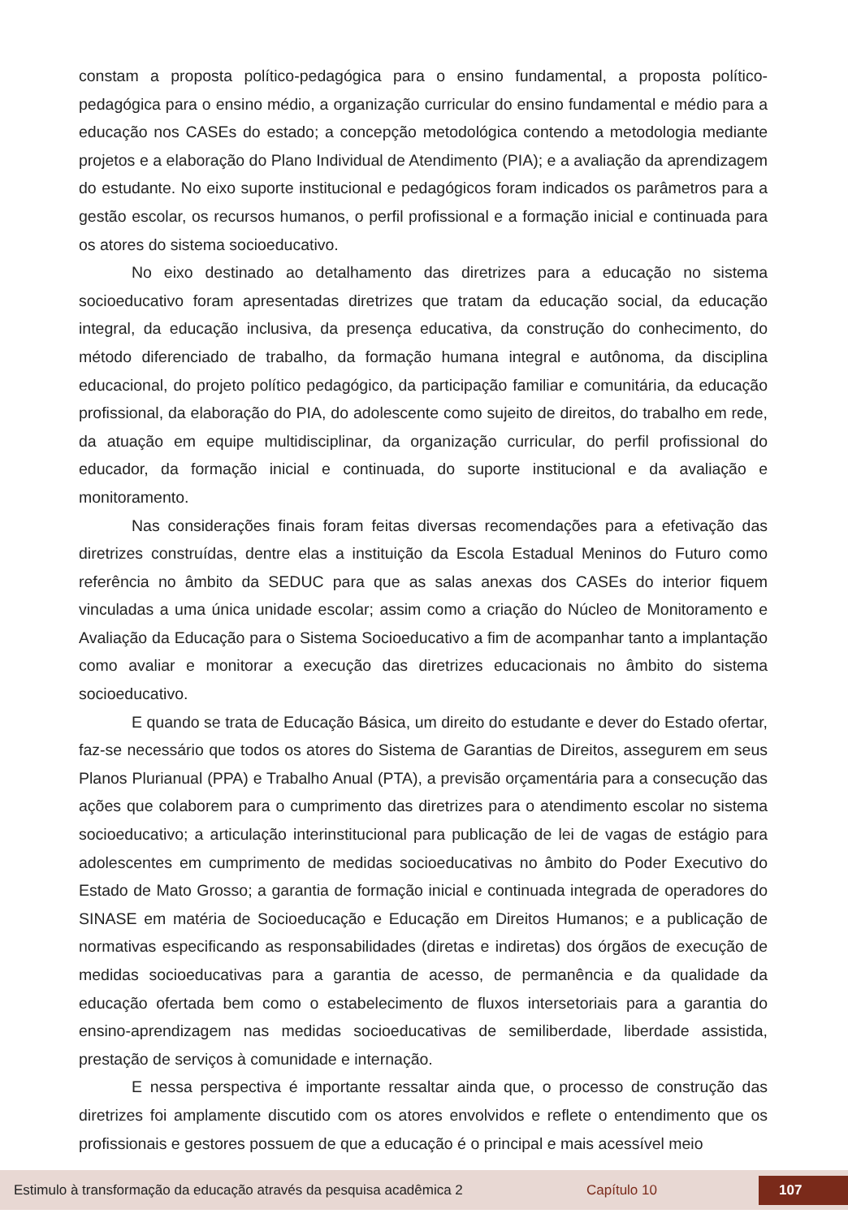constam a proposta político-pedagógica para o ensino fundamental, a proposta político-pedagógica para o ensino médio, a organização curricular do ensino fundamental e médio para a educação nos CASEs do estado; a concepção metodológica contendo a metodologia mediante projetos e a elaboração do Plano Individual de Atendimento (PIA); e a avaliação da aprendizagem do estudante. No eixo suporte institucional e pedagógicos foram indicados os parâmetros para a gestão escolar, os recursos humanos, o perfil profissional e a formação inicial e continuada para os atores do sistema socioeducativo.
No eixo destinado ao detalhamento das diretrizes para a educação no sistema socioeducativo foram apresentadas diretrizes que tratam da educação social, da educação integral, da educação inclusiva, da presença educativa, da construção do conhecimento, do método diferenciado de trabalho, da formação humana integral e autônoma, da disciplina educacional, do projeto político pedagógico, da participação familiar e comunitária, da educação profissional, da elaboração do PIA, do adolescente como sujeito de direitos, do trabalho em rede, da atuação em equipe multidisciplinar, da organização curricular, do perfil profissional do educador, da formação inicial e continuada, do suporte institucional e da avaliação e monitoramento.
Nas considerações finais foram feitas diversas recomendações para a efetivação das diretrizes construídas, dentre elas a instituição da Escola Estadual Meninos do Futuro como referência no âmbito da SEDUC para que as salas anexas dos CASEs do interior fiquem vinculadas a uma única unidade escolar; assim como a criação do Núcleo de Monitoramento e Avaliação da Educação para o Sistema Socioeducativo a fim de acompanhar tanto a implantação como avaliar e monitorar a execução das diretrizes educacionais no âmbito do sistema socioeducativo.
E quando se trata de Educação Básica, um direito do estudante e dever do Estado ofertar, faz-se necessário que todos os atores do Sistema de Garantias de Direitos, assegurem em seus Planos Plurianual (PPA) e Trabalho Anual (PTA), a previsão orçamentária para a consecução das ações que colaborem para o cumprimento das diretrizes para o atendimento escolar no sistema socioeducativo; a articulação interinstitucional para publicação de lei de vagas de estágio para adolescentes em cumprimento de medidas socioeducativas no âmbito do Poder Executivo do Estado de Mato Grosso; a garantia de formação inicial e continuada integrada de operadores do SINASE em matéria de Socioeducação e Educação em Direitos Humanos; e a publicação de normativas especificando as responsabilidades (diretas e indiretas) dos órgãos de execução de medidas socioeducativas para a garantia de acesso, de permanência e da qualidade da educação ofertada bem como o estabelecimento de fluxos intersetoriais para a garantia do ensino-aprendizagem nas medidas socioeducativas de semiliberdade, liberdade assistida, prestação de serviços à comunidade e internação.
E nessa perspectiva é importante ressaltar ainda que, o processo de construção das diretrizes foi amplamente discutido com os atores envolvidos e reflete o entendimento que os profissionais e gestores possuem de que a educação é o principal e mais acessível meio
Estimulo à transformação da educação através da pesquisa acadêmica 2 Capítulo 10 107